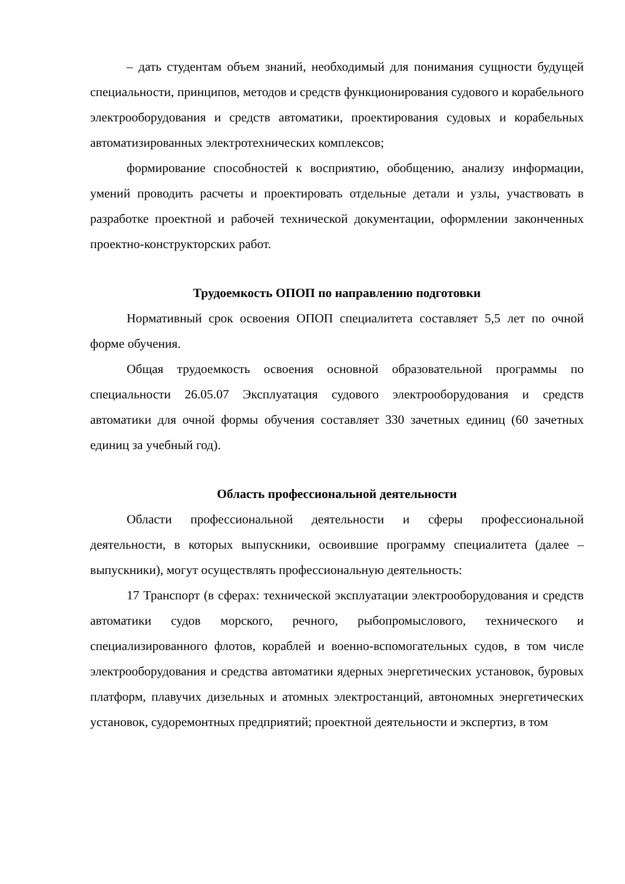– дать студентам объем знаний, необходимый для понимания сущности будущей специальности, принципов, методов и средств функционирования судового и корабельного электрооборудования и средств автоматики, проектирования судовых и корабельных автоматизированных электротехнических комплексов;
формирование способностей к восприятию, обобщению, анализу информации, умений проводить расчеты и проектировать отдельные детали и узлы, участвовать в разработке проектной и рабочей технической документации, оформлении законченных проектно-конструкторских работ.
Трудоемкость ОПОП по направлению подготовки
Нормативный срок освоения ОПОП специалитета составляет 5,5 лет по очной форме обучения.
Общая трудоемкость освоения основной образовательной программы по специальности 26.05.07 Эксплуатация судового электрооборудования и средств автоматики для очной формы обучения составляет 330 зачетных единиц (60 зачетных единиц за учебный год).
Область профессиональной деятельности
Области профессиональной деятельности и сферы профессиональной деятельности, в которых выпускники, освоившие программу специалитета (далее – выпускники), могут осуществлять профессиональную деятельность:
17 Транспорт (в сферах: технической эксплуатации электрооборудования и средств автоматики судов морского, речного, рыбопромыслового, технического и специализированного флотов, кораблей и военно-вспомогательных судов, в том числе электрооборудования и средства автоматики ядерных энергетических установок, буровых платформ, плавучих дизельных и атомных электростанций, автономных энергетических установок, судоремонтных предприятий; проектной деятельности и экспертиз, в том